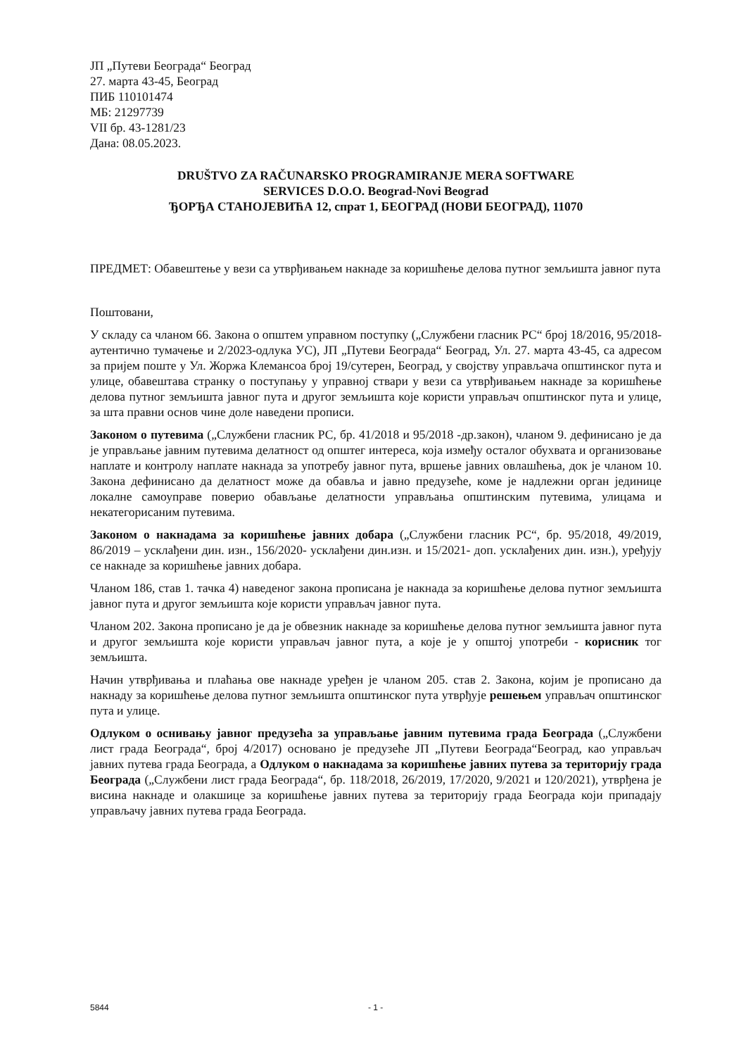ЈП „Путеви Београда“ Београд
27. марта 43-45, Београд
ПИБ 110101474
МБ: 21297739
VII бр. 43-1281/23
Дана: 08.05.2023.
DRUŠTVO ZA RAČUNARSKO PROGRAMIRANJE MERA SOFTWARE
SERVICES D.O.O. Beograd-Novi Beograd
ЂОРЂА СТАНОЈЕВИЋА 12, спрат 1, БЕОГРАД (НОВИ БЕОГРАД), 11070
ПРЕДМЕТ: Обавештење у вези са утврђивањем накнаде за коришћење делова путног земљишта јавног пута
Поштовани,
У складу са чланом 66. Закона о општем управном поступку („Службени гласник РС“ број 18/2016, 95/2018- аутентично тумачење и 2/2023-одлука УС), ЈП „Путеви Београда“ Београд, Ул. 27. марта 43-45, са адресом за пријем поште у Ул. Жоржа Клемансоа број 19/сутерен, Београд, у својству управљача општинског пута и улице, обавештава странку о поступању у управној ствари у вези са утврђивањем накнаде за коришћење делова путног земљишта јавног пута и другог земљишта које користи управљач општинског пута и улице, за шта правни основ чине доле наведени прописи.
Законом о путевима („Службени гласник РС, бр. 41/2018 и 95/2018 -др.закон), чланом 9. дефинисано је да је управљање јавним путевима делатност од општег интереса, која између осталог обухвата и организовање наплате и контролу наплате накнада за употребу јавног пута, вршење јавних овлашћења, док је чланом 10. Закона дефинисано да делатност може да обавља и јавно предузеће, коме је надлежни орган јединице локалне самоуправе поверио обављање делатности управљања општинским путевима, улицама и некатегорисаним путевима.
Законом о накнадама за коришћење јавних добара („Службени гласник РС“, бр. 95/2018, 49/2019, 86/2019 – усклађени дин. изн., 156/2020- усклађени дин.изн. и 15/2021- доп. усклађених дин. изн.), уређују се накнаде за коришћење јавних добара.
Чланом 186, став 1. тачка 4) наведеног закона прописана је накнада за коришћење делова путног земљишта јавног пута и другог земљишта које користи управљач јавног пута.
Чланом 202. Закона прописано је да је обвезник накнаде за коришћење делова путног земљишта јавног пута и другог земљишта које користи управљач јавног пута, а које је у општој употреби - корисник тог земљишта.
Начин утврђивања и плаћања ове накнаде уређен је чланом 205. став 2. Закона, којим је прописано да накнаду за коришћење делова путног земљишта општинског пута утврђује решењем управљач општинског пута и улице.
Одлуком о оснивању јавног предузећа за управљање јавним путевима града Београда („Службени лист града Београда“, број 4/2017) основано је предузеће ЈП „Путеви Београда“Београд, као управљач јавних путева града Београда, а Одлуком о накнадама за коришћење јавних путева за територију града Београда („Службени лист града Београда“, бр. 118/2018, 26/2019, 17/2020, 9/2021 и 120/2021), утврђена је висина накнаде и олакшице за коришћење јавних путева за територију града Београда који припадају управљачу јавних путева града Београда.
5844 - 1 -